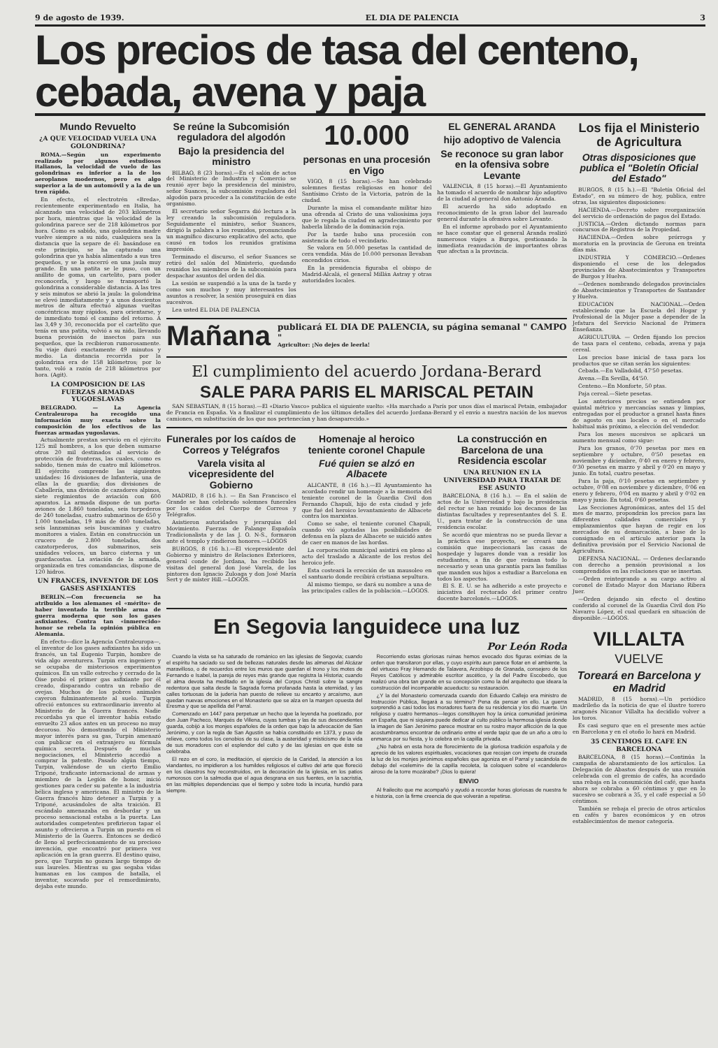9 de agosto de 1939. EL DIA DE PALENCIA 3
Los precios de tasa del centeno, cebada, avena y paja
Mundo Revuelto
¿A QUE VELOCIDAD VUELA UNA GOLONDRINA?
ROMA.—Según un experimento realizado por algunos estudiosos italianos, la velocidad de vuelo de las golondrinas es inferior a la de los aeroplanos modernos, pero es algo superior a la de un automóvil y a la de un tren rápido.
En efecto, el electrotrén «Breda», recientemente experimentado en Italia, ha alcanzado una velocidad de 203 kilómetros por hora, mientras que la velocidad de la golondrina parece ser de 218 kilómetros por hora. Como es sabido, una golondrina madre vuelve siempre a su nido, cualquiera sea la distancia que la separe de él: basándose en este principio, se ha capturado una golondrina que ya había alimentado a sus tres pequeños, y se la encerró en una jaula muy grande. En una patita se le puso, con un anillito de goma, un cartelito, para poder reconocerla, y luego se transportó la golondrina a considerable distancia. A las tres y seis minutos se abrió la jaula: la golondrina se elevó inmediatamente y a unos doscientos metros de altura efectuó algunas vueltas concéntricas muy rápidos, para orientarse, y de inmediato tomó el camino del retorno. A las 3,49 y 30, reconocida por el cartelito que tenía en una patita, volvió a su nido, llevando buena provisión de insectos para sus pequeños, que la recibieron rumorosamente. Su viaje duró exactamente 49 minutos y medio. La distancia recorrida por la golondrina era de 158 kilómetros; por lo tanto, voló a razón de 218 kilómetros por hora. (Agit).
LA COMPOSICION DE LAS FUERZAS ARMADAS YUGOESLAVAS
BELGRADO. — La Agencia Centraleuropa ha recogido una información muy exacta sobre la composición de los efectivos de las fuerzas armadas yugoslavas.
Actualmente prestan servicio en el ejército 125 mil hombres, a los que deben sumarse otros 20 mil destinados al servicio de protección de fronteras, las cuales, como es sabido, tienen más de cuatro mil kilómetros. El ejército comprende las siguientes unidades: 16 divisiones de Infantería, una de ellas la de guardia; dos divisiones de Caballería, una división de cazadores alpinos, siete regimientos de aviación con 600 aparatos. La armada dispone de un porta-aviones de 1.860 toneladas, seis torpederos de 240 toneladas, cuatro submarinos de 650 y 1.000 toneladas, 19 más de 400 toneladas, seis lanzaminas seis buscaminas y cuatro monitores a viales. Están en construcción un crucero de 2.800 toneladas, dos cazatorpederos, dos submarinos, seis unidades veloces, un barco cisterna y un guardacostas. La aviación de la armada, organizada en tres comandancias, dispone de 120 hidros.
UN FRANCES, INVENTOR DE LOS GASES ASFIXIANTES
BERLIN.—Con frecuencia se ha atribuido a los alemanes el «mérito» de haber inventado la terrible arma de guerra moderna que son los gases asfixiantes. Contra tan «inmerecido» honor se rebela la opinión pública en Alemania.
En efecto—dice la Agencia Centraleuropa—, el inventor de los gases asfixiantes ha sido un francés, un tal Eugenio Turpin, hombre de vida algo aventurera. Turpin era ingeniero y se ocupaba de misteriosos experimentos químicos. En un valle estrecho y cerrado de la Oise probó el primer gas asfixiante por él creado, disparando contra un rebaño de ovejas. Muchos de los pobres animales cayeron fulminantemente al suelo. Turpin ofreció entonces su extraordinario invento al Ministerio de la Guerra francés. Nadie recordaba ya que el inventor había estado envuelto 23 años antes en un proceso no muy decoroso. No demostrando el Ministerio mayor interés para su gas, Turpin amenazó con publicar en el extranjero su fórmula química secreta. Después de muchas negociaciones, el Ministerio accedió a comprar la patente. Pasado algún tiempo, Turpin, valiéndose de un cierto Emilio Triponé, traficante internacional de armas y miembro de la Legión de honor, inició gestiones para ceder su patente a la industria bélica inglesa y americana. El ministro de la Guerra francés hizo detener a Turpin y a Triponé, acusándoles de alta traición. El escándalo amenazaba en desbordar y un proceso sensacional estaba a la puerta. Las autoridades competentes prefirieron tapar el asunto y ofrecieron a Turpin un puesto en el Ministerio de la Guerra. Entonces se dedicó de lleno al perfeccionamiento de su precioso invención, que encontró por primera vez aplicación en la gran guerra. El destino quiso, pero, que Turpin no gozara largo tiempo de sus laureles. Mientras su gas segaba vidas humanas en los campos de batalla, el inventor, socavado por el remordimiento, dejaba este mundo.
Se reúne la Subcomisión reguladora del algodón
Bajo la presidencia del ministro
BILBAO, 8 (23 horas).—En el salón de actos del Ministerio de Industria y Comercio se reunió ayer bajo la presidencia del ministro, señor Suances, la subcomisión reguladora del algodón para proceder a la constitución de este organismo.
El secretario señor Segarra dió lectura a la ley creando la subcomisión reguladora. Seguidamente el ministro, señor Suances, dirigió la palabra a los reunidos, pronunciando un magnífico discurso explicativo del acto, que causó en todos los reunidos gratísima impresión.
Terminado el discurso, el señor Suances se retiró del salón del Ministerio, quedando reunidos los miembros de la subcomisión para despachar asuntos del orden del día.
La sesión se suspendió a la una de la tarde y como son muchos y muy interesantes los asuntos a resolver, la sesión proseguirá en días sucesivos.
Lea usted EL DIA DE PALENCIA
10.000
personas en una procesión en Vigo
VIGO, 8 (15 horas).—Se han celebrado solemnes fiestas religiosas en honor del Santísimo Cristo de la Victoria, patrón de la ciudad.
Durante la misa el comandante militar hizo una ofrenda al Cristo de una valiosísima joya que le regala la ciudad en agradecimiento por haberla librado de la dominación roja.
Por la tarde hubo una procesión con asistencia de todo el vecindario.
Se valora en 50.000 pesetas la cantidad de cera vendida. Más de 10.000 personas llevaban encendidos cirios.
En la presidencia figuraba el obispo de Madrid-Alcalá, el general Millán Astray y otras autoridades locales.
EL GENERAL ARANDA
hijo adoptivo de Valencia
Se reconoce su gran labor en la ofensiva sobre Levante
VALENCIA, 8 (15 horas).—El Ayuntamiento ha tomado el acuerdo de nombrar hijo adoptivo de la ciudad al general don Antonio Aranda.
El acuerdo ha sido adoptado en reconocimiento de la gran labor del laureado general durante la ofensiva sobre Levante.
En el informe aprobado por el Ayuntamiento se hace constar que el general Aranda realizó numerosos viajes a Burgos, gestionando la inmediata reanudación de importantes obras que afectan a la provincia.
Mañana
publicará EL DIA DE PALENCIA, su página semanal " CAMPO "
Agricultor: ¡No dejes de leerla!
El cumplimiento del acuerdo Jordana-Berard
SALE PARA PARIS EL MARISCAL PETAIN
SAN SEBASTIAN, 8 (15 horas).—El «Diario Vasco» publica el siguiente suelto: «Ha marchado a París por unos días el mariscal Petain, embajador de Francia en España. Va a finalizar el cumplimiento de los últimos detalles del acuerdo Jordana-Berard y el envío a nuestra nación de los nuevos camiones, en substitución de los que nos pertenecían y han desaparecido.»
Funerales por los caídos de Correos y Telégrafos
Varela visita al vicepresidente del Gobierno
MADRID, 8 (16 h.). — En San Francisco el Grande se han celebrado solemnes funerales por los caídos del Cuerpo de Correos y Telégrafos.
Asistieron autoridades y jerarquías del Movimiento. Fuerzas de Falange Española Tradicionalista y de las J. O. N-S., formaron ante el templo y rindieron honores.—LOGOS
BURGOS, 8 (16 h.).—El vicepresidente del Gobierno y ministro de Relaciones Exteriores, general conde de Jordana, ha recibido las visitas del general don José Varela, de los pintores don Ignacio Zuloaga y don José María Sert y de míster Hill.—LOGOS.
Homenaje al heroico teniente coronel Chapule
Fué quien se alzó en Albacete
ALICANTE, 8 (16 h.).—El Ayuntamiento ha acordado rendir un homenaje a la memoria del teniente coronel de la Guardia Civil don Fernando Chapulí, hijo de esta ciudad y jefe que fué del heroico levantamiento de Albacete contra los marxistas.
Como se sabe, el teniente coronel Chapulí, cuando vió agotadas las posibilidades de defensa en la plaza de Albacete se suicidó antes de caer en manos de las hordas.
La corporación municipal asistirá en pleno al acto del traslado a Alicante de los restos del heroico jefe.
Esta costeará la erección de un mausoleo en el santuario donde recibirá cristiana sepultura.
Al mismo tiempo, se dará su nombre a una de las principales calles de la población.—LOGOS.
La construcción en Barcelona de una Residencia escolar
UNA REUNION EN LA UNIVERSIDAD PARA TRATAR DE ESE ASUNTO
BARCELONA, 8 (16 h.). — En el salón de actos de la Universidad y bajo la presidencia del rector se han reunido los decanos de las distintas facultades y representantes del S. E. U., para tratar de la construcción de una residencia escolar.
Se acordó que mientras no se pueda llevar a la práctica ese proyecto, se creará una comisión que inspeccionará las casas de hospedaje y lugares donde van a residir los estudiantes, a fin de que reúnan todo lo necesario y sean una garantía para las familias que manden sus hijos a estudiar a Barcelona en todos los aspectos.
El S. E. U. se ha adherido a este proyecto e iniciativa del rectorado del primer centro docente barcelonés.—LOGOS.
En Segovia languidece una luz
Por León Roda
Cuando la vista se ha saturado de románico en las iglesias de Segovia; cuando el espíritu ha saciado su sed de bellezas naturales desde las almenas del Alcázar maravilloso, o de recuerdos entre los muros que guardan el trono y los motes de Fernando e Isabel, la pareja de reyes más grande que registra la Historia; cuando el alma devota ha meditado en la iglesia del Corpus Christi sobre la sangre redentora que salta desde la Sagrada forma profanada hasta la eternidad, y las calles tortuosas de la judería han puesto de relieve su encanto y arcaísmo, aun quedan nuevas emociones en el Monasterio que se alza en la margen opuesta del Eresma y que se apellida del Parral.
Comenzado en 1447 para perpetuar un hecho que la leyenda ha poetizado, por don Juan Pacheco, Marqués de Villena, cuyas tumbas y las de sus descendientes guarda, cobijó a los monjes españoles de la orden que bajo la advocación de San Jerónimo, y con la regla de San Agustín se había constituído en 1373, y puso de relieve, como todos los cenobios de su clase, la austeridad y misticismo de la vida de sus moradores con el esplendor del culto y de las iglesias en que éste se celebraba.
El rezo en el coro, la meditación, el ejercicio de la Caridad, la atención a los viandantes, no impidieron a los humildes religiosos el cultivo del arte que floreció en los claustros hoy reconstruídos, en la decoración de la iglesia, en los patios rumorosos con la salmodia que el agua desgrana en sus fuentes, en la sacristía, en las múltiples dependencias que el tiempo y sobre todo la incuria, hundió para siempre.
Recorriendo estas gloriosas ruinas hemos evocado dos figuras eximias de la orden que transitaron por ellas, y cuyo espíritu aun parece flotar en el ambiente, la del virtuoso Fray Hernando de Talavera, Arzobispo de Granada, consejero de los Reyes Católicos y admirable escritor ascético, y la del Padre Escobedo, que realizó una obra tan grande en su concepción como la del arquitecto que ideara la construcción del incomparable acueducto: su restauración.
¿Y la del Monasterio comenzada cuando don Eduardo Callejo era ministro de Instrucción Pública, llegará a su término? Pena da pensar en ello. La guerra sorprendió a casi todos los moradores fuera de su residencia y los dió muerte. Un religioso y cuatro hermanos—legos constituyen hoy la única comunidad jerónima en España, que ni siquiera puede dedicar al culto público la hermosa iglesia donde la imagen de San Jerónimo parece mostrar en su rostro mayor aflicción de la que acostumbramos encontrar de ordinario entre el verde tapiz que de un año a otro lo enmarca por su fiesta, y lo celebra en la capilla privada.
¿No habrá en esta hora de florecimiento de la gloriosa tradición española y de aprecio de los valores espirituales, vocaciones que recojan con ímpetu de cruzada la luz de los monjes jerónimos españoles que agoniza en el Parral y sacándola de debajo del «celemín» de la capilla recoleta, la coloquen sobre el «candelero» airoso de la torre mozárabe? ¡Dios lo quiera!
ENVIO
Al frailecito que me acompañó y ayudó a recordar horas gloriosas de nuestra fe e historia, con la firme creencia de que volverán a repetirse.
Los fija el Ministerio de Agricultura
Otras disposiciones que publica el "Boletín Oficial del Estado"
BURGOS, 8 (15 h.).—El "Boletín Oficial del Estado", en su número de hoy, publica, entre otras, las siguientes disposiciones:
HACIENDA.—Decreto sobre reorganización del servicio de ordenación de pagos del Estado.
JUSTICIA.—Orden dictando normas para concursos de Registros de la Propiedad.
HACIENDA.—Orden sobre prórroga y moratoria en la provincia de Gerona en treinta días más.
INDUSTRIA Y COMERCIO.—Ordenes disponiendo el cese de los delegados provinciales de Abastecimientos y Transportes de Burgos y Huelva.
—Ordenes nombrando delegados provinciales de Abastecimientos y Transportes de Santander y Huelva.
EDUCACION NACIONAL.—Orden estableciendo que la Escuela del Hogar y Profesional de la Mujer pase a depender de la Jefatura del Servicio Nacional de Primera Enseñanza.
AGRICULTURA. — Orden fijando los precios de tasa para el centeno, cebada, avena y paja cereal.
Los precios base inicial de tasa para los productos que se citan serán los siguientes:
Cebada.—En Valladolid, 47'50 pesetas.
Avena.—En Sevilla, 44'50.
Centeno.—En Monforte, 50 ptas.
Paja cereal.—Siete pesetas.
Los anteriores precios se entienden por quintal métrico y mercancías sanas y limpias, entregadas por el productor a granel hasta fines de agosto en sus locales o en el mercado habitual más próximo, a elección del vendedor.
Para los meses sucesivos se aplicará un aumento mensual como sigue:
Para los granos, 0'70 pesetas por mes en septiembre y octubre, 0'50 pesetas en noviembre y diciembre, 0'40 en enero y febrero, 0'30 pesetas en marzo y abril y 0'20 en mayo y junio. En total, cuatro pesetas.
Para la paja, 0'10 pesetas en septiembre y octubre, 0'08 en noviembre y diciembre, 0'06 en enero y febrero, 0'04 en marzo y abril y 0'02 en mayo y junio. En total, 0'60 pesetas.
Las Secciones Agronómicas, antes del 15 del mes de marzo, propondrán los precios para las diferentes calidades comerciales y emplazamientos que hayan de regir en los mercados de su demarcación, a base de lo consignado en el artículo anterior para la definitiva provisión por el Servicio Nacional de Agricultura.
DEFENSA NACIONAL. — Ordenes declarando con derecho a pensión provisional a los comprendidos en las relaciones que se insertan.
—Orden reintegrando a su cargo activo al coronel de Estado Mayor don Mariano Ribera Juer.
—Orden dejando sin efecto el destino conferido al coronel de la Guardia Civil don Pío Navarro López, el cual quedará en situación de disponible.—LOGOS.
VILLALTA
VUELVE
Toreará en Barcelona y en Madrid
MADRID, 8 (15 horas).—Un periódico madrileño da la noticia de que el ilustre torero aragonés Nicanor Villalta ha decidido volver a los toros.
Es casi seguro que en el presente mes actúe en Barcelona y en el otoño lo hará en Madrid.
35 CENTIMOS EL CAFE EN BARCELONA
BARCELONA, 8 (15 horas).—Continúa la campaña de abaratamiento de los artículos. La Delegación de Abastos después de una reunión celebrada con el gremio de cafés, ha acordado una rebaja en la consumición del café, que hasta ahora se cobraba a 60 céntimos y que en lo sucesivo se cobrará a 35, y el café especial a 50 céntimos.
También se rebaja el precio de otros artículos en cafés y bares económicos y en otros establecimientos de menor categoría.